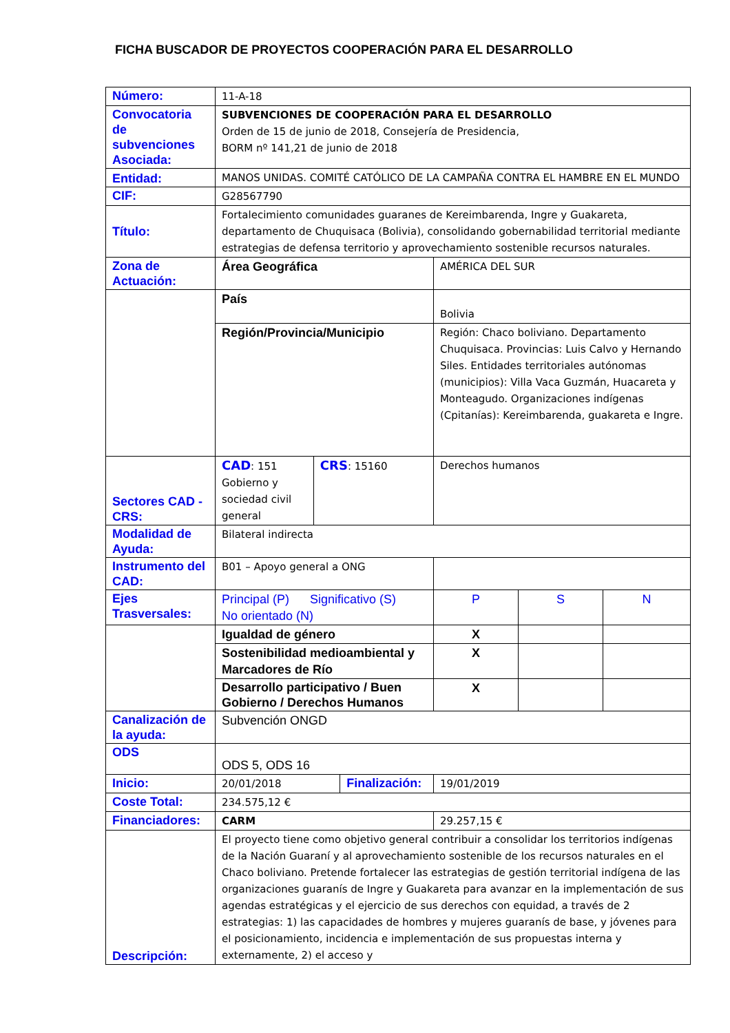FICHA BUSCADOR DE PROYECTOS COOPERACIÓN PARA EL DESARROLLO
| Número: | 11-A-18 | | | | | | |
| Convocatoria de subvenciones Asociada: | SUBVENCIONES DE COOPERACIÓN PARA EL DESARROLLO Orden de 15 de junio de 2018, Consejería de Presidencia, BORM nº 141,21 de junio de 2018 | | | | | | |
| Entidad: | MANOS UNIDAS. COMITÉ CATÓLICO DE LA CAMPAÑA CONTRA EL HAMBRE EN EL MUNDO | | | | | | |
| CIF: | G28567790 | | | | | | |
| Título: | Fortalecimiento comunidades guaranes de Kereimbarenda, Ingre y Guakareta, departamento de Chuquisaca (Bolivia), consolidando gobernabilidad territorial mediante estrategias de defensa territorio y aprovechamiento sostenible recursos naturales. | | | | | | |
| Zona de Actuación: | Área Geográfica | | | AMÉRICA DEL SUR | | | |
| | País | | | Bolivia | | | |
| | Región/Provincia/Municipio | | | Región: Chaco boliviano. Departamento Chuquisaca. Provincias: Luis Calvo y Hernando Siles. Entidades territoriales autónomas (municipios): Villa Vaca Guzmán, Huacareta y Monteagudo. Organizaciones indígenas (Cpitanías): Kereimbarenda, guakareta e Ingre. | | | |
| Sectores CAD - CRS: | CAD : 151 Gobierno y sociedad civil general | CRS : 15160 | | Derechos humanos | | | |
| Modalidad de Ayuda: | Bilateral indirecta | | | | | | |
| Instrumento del CAD: | B01 – Apoyo general a ONG | | | | | | |
| Ejes Trasversales: | Principal (P) Significativo (S) No orientado (N) | | | | P | S | N |
| | Igualdad de género | | | | X | | |
| | Sostenibilidad medioambiental y Marcadores de Río | | | | X | | |
| | Desarrollo participativo / Buen Gobierno / Derechos Humanos | | | | X | | |
| Canalización de la ayuda: | Subvención ONGD | | | | | | |
| ODS | ODS 5, ODS 16 | | | | | | |
| Inicio: | 20/01/2018 | | Finalización: | | 19/01/2019 | | |
| Coste Total: | 234.575,12 € | | | | | | |
| Financiadores: | CARM | | | 29.257,15 € | | | |
| Descripción: | El proyecto tiene como objetivo general contribuir a consolidar los territorios indígenas de la Nación Guaraní y al aprovechamiento sostenible de los recursos naturales en el Chaco boliviano. Pretende fortalecer las estrategias de gestión territorial indígena de las organizaciones guaranís de Ingre y Guakareta para avanzar en la implementación de sus agendas estratégicas y el ejercicio de sus derechos con equidad, a través de 2 estrategias: 1) las capacidades de hombres y mujeres guaranís de base, y jóvenes para el posicionamiento, incidencia e implementación de sus propuestas interna y externamente, 2) el acceso y | | | | | | |